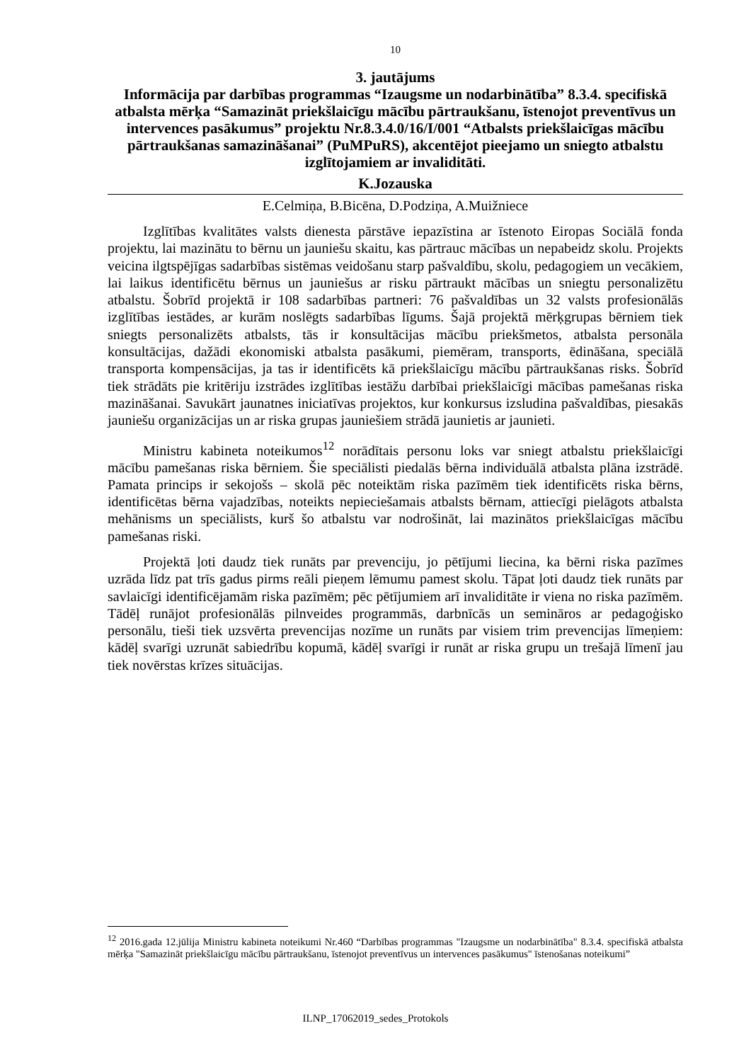10
3. jautājums
Informācija par darbības programmas “Izaugsme un nodarbinātība” 8.3.4. specifiskā atbalsta mērķa “Samazināt priekšlaicīgu mācību pārtraukšanu, īstenojot preventīvus un intervences pasākumus” projektu Nr.8.3.4.0/16/I/001 “Atbalsts priekšlaicīgas mācību pārtraukšanas samazināšanai” (PuMPuRS), akcentējot pieejamo un sniegto atbalstu izglītojamiem ar invaliditāti.
K.Jozauska
E.Celmiņa, B.Bicēna, D.Podziņa, A.Muižniece
Izglītības kvalitātes valsts dienesta pārstāve iepazīstina ar īstenoto Eiropas Sociālā fonda projektu, lai mazinātu to bērnu un jauniešu skaitu, kas pārtrauc mācības un nepabeidz skolu. Projekts veicina ilgtspējīgas sadarbības sistēmas veidošanu starp pašvaldību, skolu, pedagogiem un vecākiem, lai laikus identificētu bērnus un jauniešus ar risku pārtraukt mācības un sniegtu personalizētu atbalstu. Šobrīd projektā ir 108 sadarbības partneri: 76 pašvaldības un 32 valsts profesionālās izglītības iestādes, ar kurām noslēgts sadarbības līgums. Šajā projektā mērķgrupas bērniem tiek sniegts personalizēts atbalsts, tās ir konsultācijas mācību priekšmetos, atbalsta personāla konsultācijas, dažādi ekonomiski atbalsta pasākumi, piemēram, transports, ēdināšana, speciālā transporta kompensācijas, ja tas ir identificēts kā priekšlaicīgu mācību pārtraukšanas risks. Šobrīd tiek strādāts pie kritēriju izstrādes izglītības iestāžu darbībai priekšlaicīgi mācības pamešanas riska mazināšanai. Savukārt jaunatnes iniciatīvas projektos, kur konkursus izsludina pašvaldības, piesakās jauniešu organizācijas un ar riska grupas jauniešiem strādā jaunietis ar jaunieti.
Ministru kabineta noteikumos<sup>12</sup> norādītais personu loks var sniegt atbalstu priekšlaicīgi mācību pamešanas riska bērniem. Šie speciālisti piedalās bērna individuālā atbalsta plāna izstrādē. Pamata princips ir sekojošs – skolā pēc noteiktām riska pazīmēm tiek identificēts riska bērns, identificētas bērna vajadzības, noteikts nepieciešamais atbalsts bērnam, attiecīgi pielāgots atbalsta mehānisms un speciālists, kurš šo atbalstu var nodrošināt, lai mazinātos priekšlaicīgas mācību pamešanas riski.
Projektā ļoti daudz tiek runāts par prevenciju, jo pētījumi liecina, ka bērni riska pazīmes uzrāda līdz pat trīs gadus pirms reāli pieņem lēmumu pamest skolu. Tāpat ļoti daudz tiek runāts par savlaicīgi identificējamām riska pazīmēm; pēc pētījumiem arī invaliditāte ir viena no riska pazīmēm. Tādēļ runājot profesionālās pilnveides programmās, darbnīcās un semināros ar pedagoģisko personālu, tieši tiek uzsvērta prevencijas nozīme un runāts par visiem trim prevencijas līmeņiem: kādēļ svarīgi uzrunāt sabiedrību kopumā, kādēļ svarīgi ir runāt ar riska grupu un trešajā līmenī jau tiek novērstas krīzes situācijas.
<sup>12</sup> 2016.gada 12.jūlija Ministru kabineta noteikumi Nr.460 “Darbības programmas "Izaugsme un nodarbinātība" 8.3.4. specifiskā atbalsta mērķa "Samazināt priekšlaicīgu mācību pārtraukšanu, īstenojot preventīvus un intervences pasākumus" īstenošanas noteikumi”
ILNP_17062019_sedes_Protokols